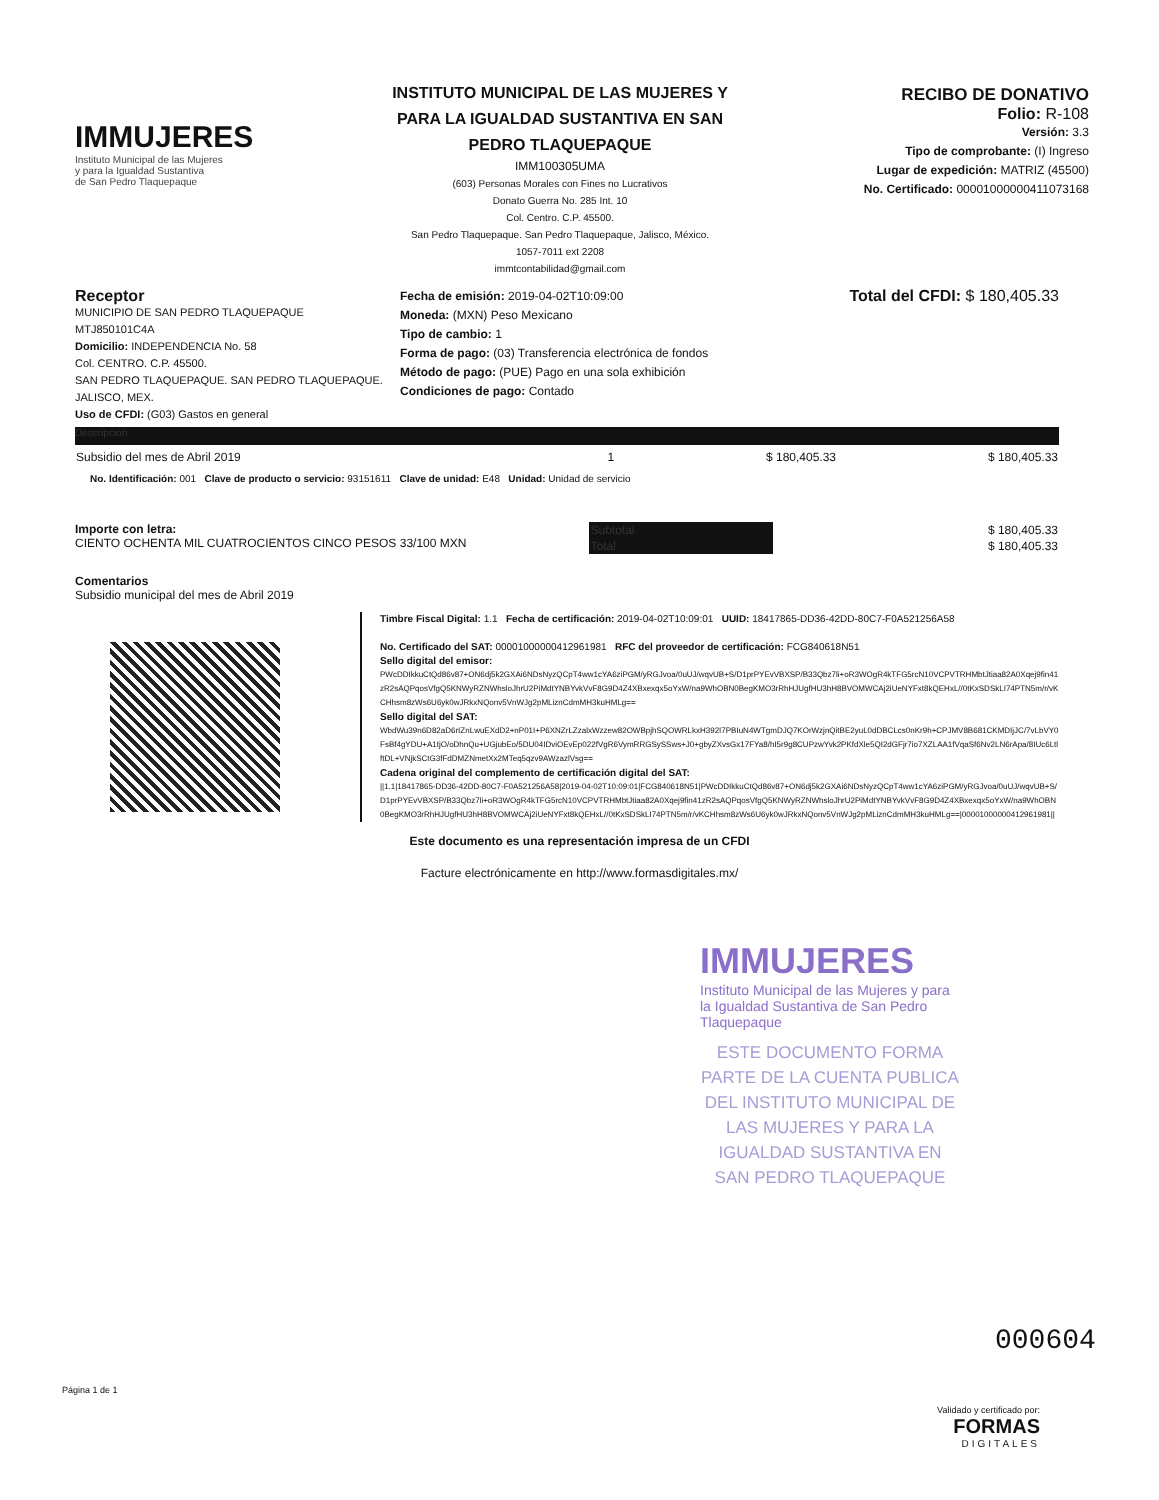IMMUJERES
Instituto Municipal de las Mujeres
y para la Igualdad Sustantiva
de San Pedro Tlaquepaque
INSTITUTO MUNICIPAL DE LAS MUJERES Y PARA LA IGUALDAD SUSTANTIVA EN SAN PEDRO TLAQUEPAQUE
IMM100305UMA
(603) Personas Morales con Fines no Lucrativos
Donato Guerra No. 285 Int. 10
Col. Centro. C.P. 45500.
San Pedro Tlaquepaque. San Pedro Tlaquepaque, Jalisco, México.
1057-7011 ext 2208
immtcontabilidad@gmail.com
RECIBO DE DONATIVO
Folio: R-108
Versión: 3.3
Tipo de comprobante: (I) Ingreso
Lugar de expedición: MATRIZ (45500)
No. Certificado: 00001000000411073168
Receptor
MUNICIPIO DE SAN PEDRO TLAQUEPAQUE
MTJ850101C4A
Domicilio: INDEPENDENCIA No. 58
Col. CENTRO. C.P. 45500.
SAN PEDRO TLAQUEPAQUE. SAN PEDRO TLAQUEPAQUE. JALISCO, MEX.
Uso de CFDI: (G03) Gastos en general
Fecha de emisión: 2019-04-02T10:09:00
Moneda: (MXN) Peso Mexicano
Tipo de cambio: 1
Forma de pago: (03) Transferencia electrónica de fondos
Método de pago: (PUE) Pago en una sola exhibición
Condiciones de pago: Contado
Total del CFDI: $ 180,405.33
Descripción
| Subsidio del mes de Abril 2019 | 1 | $ 180,405.33 | $ 180,405.33 |
| No. Identificación: 001 Clave de producto o servicio: 93151611 Clave de unidad: E48 Unidad: Unidad de servicio | | | |
Importe con letra:
CIENTO OCHENTA MIL CUATROCIENTOS CINCO PESOS 33/100 MXN
| Subtotal | $ 180,405.33 |
| Total | $ 180,405.33 |
Comentarios
Subsidio municipal del mes de Abril 2019
Timbre Fiscal Digital: 1.1 Fecha de certificación: 2019-04-02T10:09:01 UUID: 18417865-DD36-42DD-80C7-F0A521256A58
No. Certificado del SAT: 00001000000412961981 RFC del proveedor de certificación: FCG840618N51
Sello digital del emisor:
PWcDDIkkuCtQd86v87+ON6dj5k2GXAi6NDsNyzQCpT4ww1cYA6ziPGM/yRGJvoa/0uUJ/wqvUB+S/D1prPYEvVBXSP/B33Qbz7li+oR3WOgR4kTFG5rcN10VCPVTRHMbtJtiaa82A0Xqej9fin41zR2sAQPqosVfgQ5KNWyRZNWhsloJhrU2PiMdtYNBYvkVvF8G9D4Z4XBxexqx5oYxW/na9WhOBN0BegKMO3rRhHJUgfHU3hH8BVOMWCAj2iUeNYFxt8kQEHxL//0tKxSDSkLI74PTN5m/r/vKCHhsm8zWs6U6yk0wJRkxNQonv5VnWJg2pMLiznCdmMH3kuHMLg==
Sello digital del SAT:
WbdWu39n6D82aD6rIZnLwuEXdD2+nP01I+P6XNZrLZzalxWzzew82OWBpjhSQOWRLkxH392I7PBIuN4WTgmDJQ7KOrWzjnQitBE2yuL0dDBCLcs0nKr9h+CPJMV8B681CKMDIjJC/7vLbVY0FsBf4gYDU+A1tjO/oDhnQu+UGjubEo/5DU04IDviOEvEp022fVgR6VymRRGSySSws+J0+gbyZXvsGx17FYa8/hI5r9g8CUPzwYvk2PKfdXle5QI2dGFjr7io7XZLAA1fVqaSf6Nv2LN6rApa/8IUc6LtlftDL+VNjkSCtG3fFdDMZNmetXx2MTeq5qzv9AWzazlVsg==
Cadena original del complemento de certificación digital del SAT:
||1.1|18417865-DD36-42DD-80C7-F0A521256A58|2019-04-02T10:09:01|FCG840618N51|PWcDDIkkuCtQd86v87+ON6dj5k2GXAi6NDsNyzQCpT4ww1cYA6ziPGM/yRGJvoa/0uUJ/wqvUB+S/D1prPYEvVBXSP/B33Qbz7li+oR3WOgR4kTFG5rcN10VCPVTRHMbtJtiaa82A0Xqej9fin41zR2sAQPqosVfgQ5KNWyRZNWhsloJhrU2PiMdtYNBYvkVvF8G9D4Z4XBxexqx5oYxW/na9WhOBN0BegKMO3rRhHJUgfHU3hH8BVOMWCAj2iUeNYFxt8kQEHxL//0tKxSDSkLI74PTN5m/r/vKCHhsm8zWs6U6yk0wJRkxNQonv5VnWJg2pMLiznCdmMH3kuHMLg==|00001000000412961981||
Este documento es una representación impresa de un CFDI
Facture electrónicamente en http://www.formasdigitales.mx/
IMMUJERES
Instituto Municipal de las Mujeres y para la Igualdad Sustantiva de San Pedro Tlaquepaque
ESTE DOCUMENTO FORMA PARTE DE LA CUENTA PUBLICA DEL INSTITUTO MUNICIPAL DE LAS MUJERES Y PARA LA IGUALDAD SUSTANTIVA EN SAN PEDRO TLAQUEPAQUE
000604
Página 1 de 1
Validado y certificado por:
FORMAS
DIGITALES